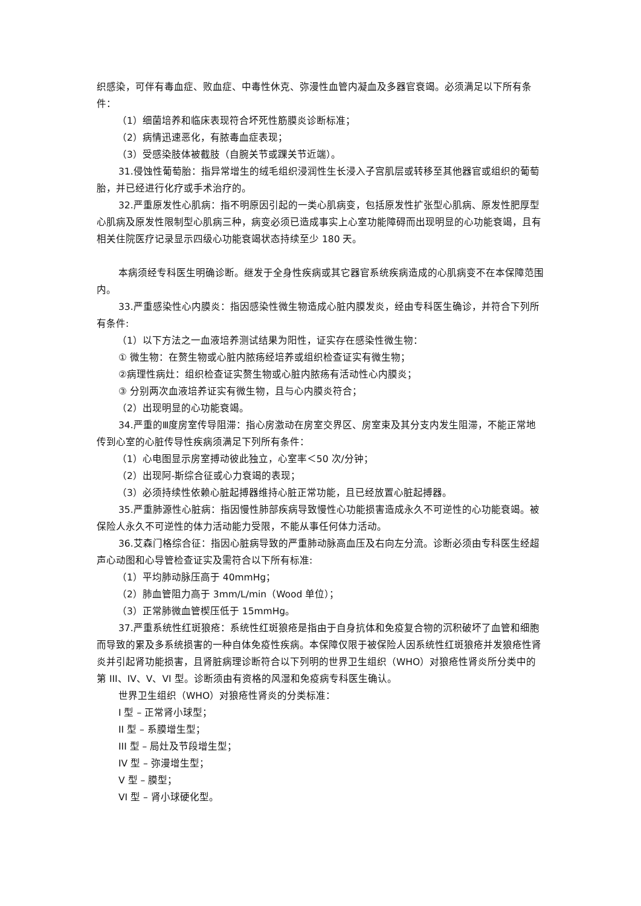织感染，可伴有毒血症、败血症、中毒性休克、弥漫性血管内凝血及多器官衰竭。必须满足以下所有条件：
（1）细菌培养和临床表现符合坏死性筋膜炎诊断标准；
（2）病情迅速恶化，有脓毒血症表现；
（3）受感染肢体被截肢（自腕关节或踝关节近端）。
31.侵蚀性葡萄胎：指异常增生的绒毛组织浸润性生长浸入子宫肌层或转移至其他器官或组织的葡萄胎，并已经进行化疗或手术治疗的。
32.严重原发性心肌病：指不明原因引起的一类心肌病变，包括原发性扩张型心肌病、原发性肥厚型心肌病及原发性限制型心肌病三种，病变必须已造成事实上心室功能障碍而出现明显的心功能衰竭，且有相关住院医疗记录显示四级心功能衰竭状态持续至少 180 天。
本病须经专科医生明确诊断。继发于全身性疾病或其它器官系统疾病造成的心肌病变不在本保障范围内。
33.严重感染性心内膜炎：指因感染性微生物造成心脏内膜发炎，经由专科医生确诊，并符合下列所有条件:
（1）以下方法之一血液培养测试结果为阳性，证实存在感染性微生物：
① 微生物：在赘生物或心脏内脓疡经培养或组织检查证实有微生物；
②病理性病灶：组织检查证实赘生物或心脏内脓疡有活动性心内膜炎；
③ 分别两次血液培养证实有微生物，且与心内膜炎符合；
（2）出现明显的心功能衰竭。
34.严重的Ⅲ度房室传导阻滞：指心房激动在房室交界区、房室束及其分支内发生阻滞，不能正常地传到心室的心脏传导性疾病须满足下列所有条件：
（1）心电图显示房室搏动彼此独立，心室率＜50 次/分钟；
（2）出现阿-斯综合征或心力衰竭的表现；
（3）必须持续性依赖心脏起搏器维持心脏正常功能，且已经放置心脏起搏器。
35.严重肺源性心脏病：指因慢性肺部疾病导致慢性心功能损害造成永久不可逆性的心功能衰竭。被保险人永久不可逆性的体力活动能力受限，不能从事任何体力活动。
36.艾森门格综合征：指因心脏病导致的严重肺动脉高血压及右向左分流。诊断必须由专科医生经超声心动图和心导管检查证实及需符合以下所有标准:
（1）平均肺动脉压高于 40mmHg；
（2）肺血管阻力高于 3mm/L/min（Wood 单位）；
（3）正常肺微血管楔压低于 15mmHg。
37.严重系统性红斑狼疮：系统性红斑狼疮是指由于自身抗体和免疫复合物的沉积破坏了血管和细胞而导致的累及多系统损害的一种自体免疫性疾病。本保障仅限于被保险人因系统性红斑狼疮并发狼疮性肾炎并引起肾功能损害，且肾脏病理诊断符合以下列明的世界卫生组织（WHO）对狼疮性肾炎所分类中的第 III、IV、V、VI 型。诊断须由有资格的风湿和免疫病专科医生确认。
世界卫生组织（WHO）对狼疮性肾炎的分类标准：
I 型 – 正常肾小球型；
II 型 – 系膜增生型；
III 型 – 局灶及节段增生型；
IV 型 – 弥漫增生型；
V 型 – 膜型；
VI 型 – 肾小球硬化型。